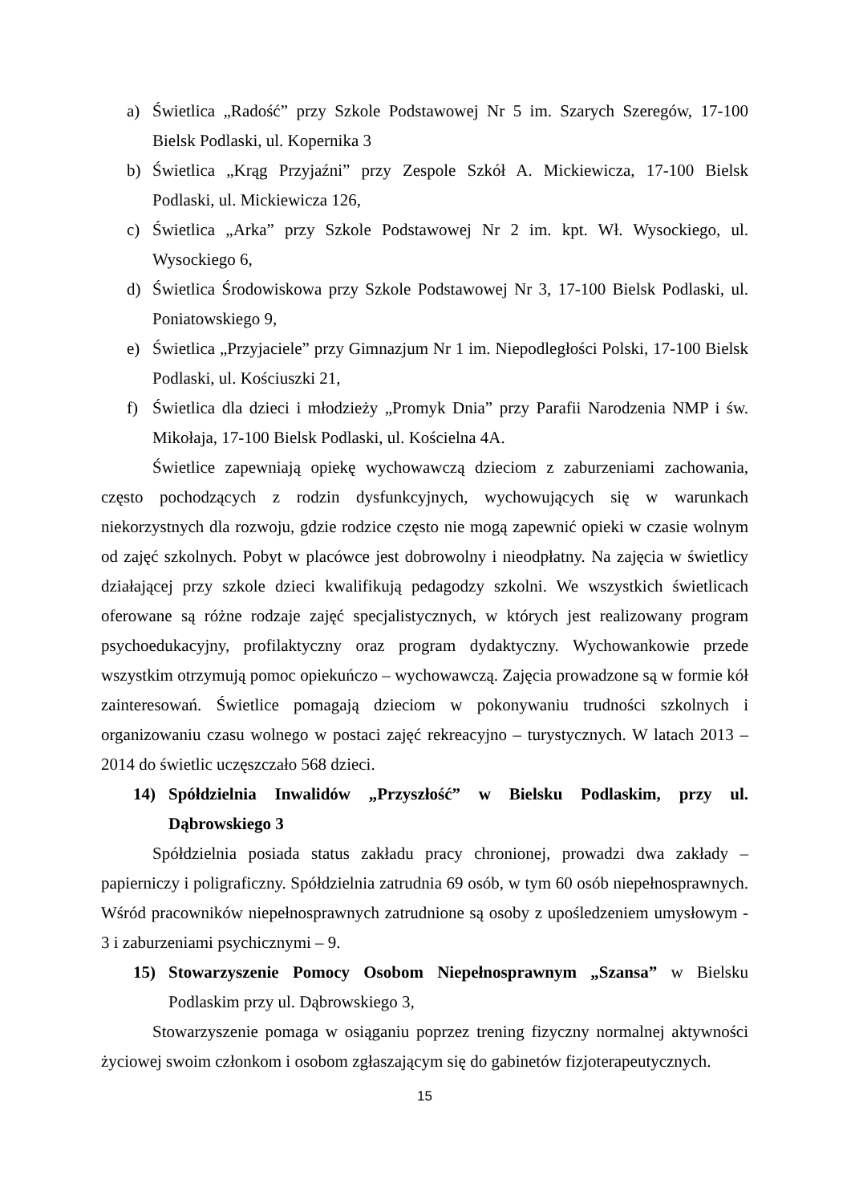a) Świetlica „Radość” przy Szkole Podstawowej Nr 5 im. Szarych Szeregów, 17-100 Bielsk Podlaski, ul. Kopernika 3
b) Świetlica „Krąg Przyjaźni” przy Zespole Szkół A. Mickiewicza, 17-100 Bielsk Podlaski, ul. Mickiewicza 126,
c) Świetlica „Arka” przy Szkole Podstawowej Nr 2 im. kpt. Wł. Wysockiego, ul. Wysockiego 6,
d) Świetlica Środowiskowa przy Szkole Podstawowej Nr 3, 17-100 Bielsk Podlaski, ul. Poniatowskiego 9,
e) Świetlica „Przyjaciele” przy Gimnazjum Nr 1 im. Niepodległości Polski, 17-100 Bielsk Podlaski, ul. Kościuszki 21,
f) Świetlica dla dzieci i młodzieży „Promyk Dnia” przy Parafii Narodzenia NMP i św. Mikołaja, 17-100 Bielsk Podlaski, ul. Kościelna 4A.
Świetlice zapewniają opiekę wychowawczą dzieciom z zaburzeniami zachowania, często pochodzących z rodzin dysfunkcyjnych, wychowujących się w warunkach niekorzystnych dla rozwoju, gdzie rodzice często nie mogą zapewnić opieki w czasie wolnym od zajęć szkolnych. Pobyt w placówce jest dobrowolny i nieodpłatny. Na zajęcia w świetlicy działającej przy szkole dzieci kwalifikują pedagodzy szkolni. We wszystkich świetlicach oferowane są różne rodzaje zajęć specjalistycznych, w których jest realizowany program psychoedukacyjny, profilaktyczny oraz program dydaktyczny. Wychowankowie przede wszystkim otrzymują pomoc opiekuńczo – wychowawczą. Zajęcia prowadzone są w formie kół zainteresowań. Świetlice pomagają dzieciom w pokonywaniu trudności szkolnych i organizowaniu czasu wolnego w postaci zajęć rekreacyjno – turystycznych. W latach 2013 – 2014 do świetlic uczęszczało 568 dzieci.
14) Spółdzielnia Inwalidów „Przyszłość” w Bielsku Podlaskim, przy ul. Dąbrowskiego 3
Spółdzielnia posiada status zakładu pracy chronionej, prowadzi dwa zakłady – papierniczy i poligraficzny. Spółdzielnia zatrudnia 69 osób, w tym 60 osób niepełnosprawnych. Wśród pracowników niepełnosprawnych zatrudnione są osoby z upośledzeniem umysłowym - 3 i zaburzeniami psychicznymi – 9.
15) Stowarzyszenie Pomocy Osobom Niepełnosprawnym „Szansa” w Bielsku Podlaskim przy ul. Dąbrowskiego 3,
Stowarzyszenie pomaga w osiąganiu poprzez trening fizyczny normalnej aktywności życiowej swoim członkom i osobom zgłaszającym się do gabinetów fizjoterapeutycznych.
15